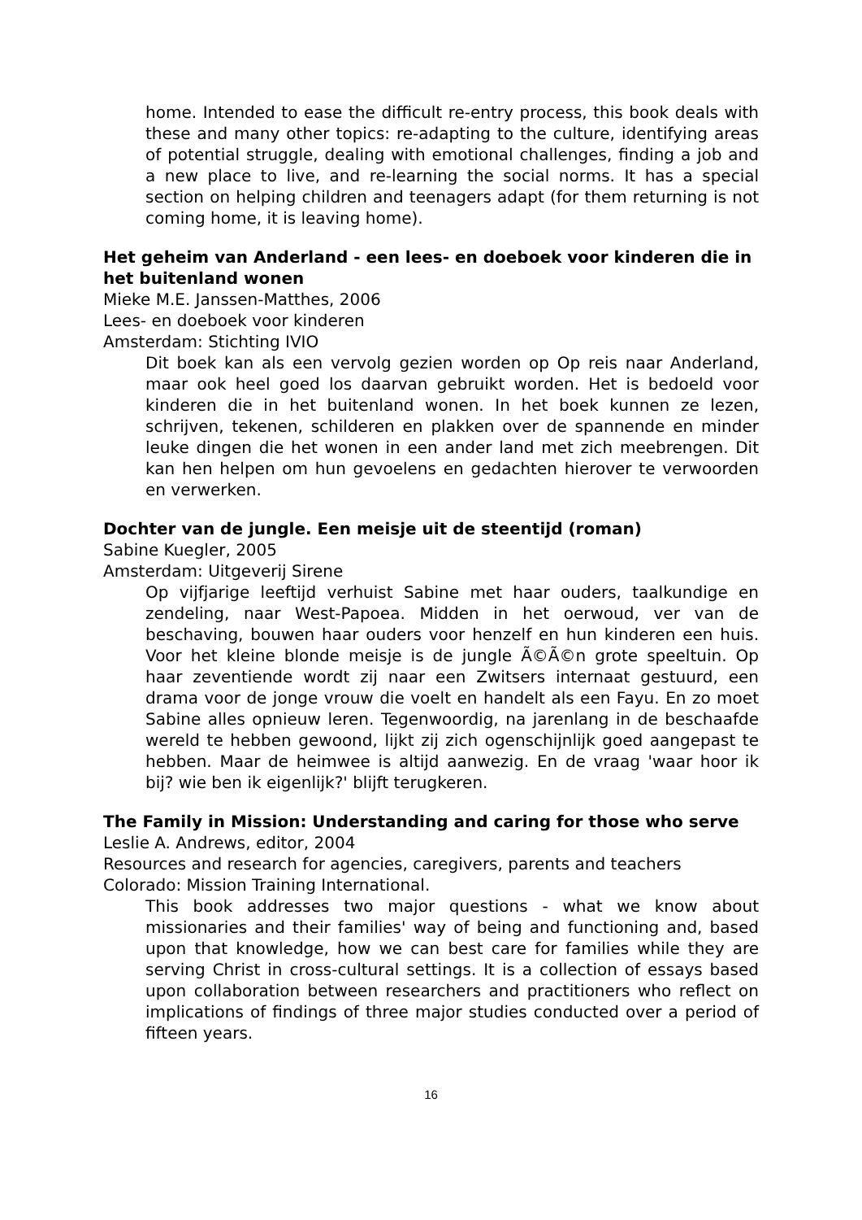home. Intended to ease the difficult re-entry process, this book deals with these and many other topics: re-adapting to the culture, identifying areas of potential struggle, dealing with emotional challenges, finding a job and a new place to live, and re-learning the social norms. It has a special section on helping children and teenagers adapt (for them returning is not coming home, it is leaving home).
Het geheim van Anderland - een lees- en doeboek voor kinderen die in het buitenland wonen
Mieke M.E. Janssen-Matthes, 2006
Lees- en doeboek voor kinderen
Amsterdam: Stichting IVIO
Dit boek kan als een vervolg gezien worden op Op reis naar Anderland, maar ook heel goed los daarvan gebruikt worden. Het is bedoeld voor kinderen die in het buitenland wonen. In het boek kunnen ze lezen, schrijven, tekenen, schilderen en plakken over de spannende en minder leuke dingen die het wonen in een ander land met zich meebrengen. Dit kan hen helpen om hun gevoelens en gedachten hierover te verwoorden en verwerken.
Dochter van de jungle. Een meisje uit de steentijd (roman)
Sabine Kuegler, 2005
Amsterdam: Uitgeverij Sirene
Op vijfjarige leeftijd verhuist Sabine met haar ouders, taalkundige en zendeling, naar West-Papoea. Midden in het oerwoud, ver van de beschaving, bouwen haar ouders voor henzelf en hun kinderen een huis. Voor het kleine blonde meisje is de jungle Ã©Ã©n grote speeltuin. Op haar zeventiende wordt zij naar een Zwitsers internaat gestuurd, een drama voor de jonge vrouw die voelt en handelt als een Fayu. En zo moet Sabine alles opnieuw leren. Tegenwoordig, na jarenlang in de beschaafde wereld te hebben gewoond, lijkt zij zich ogenschijnlijk goed aangepast te hebben. Maar de heimwee is altijd aanwezig. En de vraag 'waar hoor ik bij? wie ben ik eigenlijk?' blijft terugkeren.
The Family in Mission: Understanding and caring for those who serve
Leslie A. Andrews, editor, 2004
Resources and research for agencies, caregivers, parents and teachers
Colorado: Mission Training International.
This book addresses two major questions - what we know about missionaries and their families' way of being and functioning and, based upon that knowledge, how we can best care for families while they are serving Christ in cross-cultural settings. It is a collection of essays based upon collaboration between researchers and practitioners who reflect on implications of findings of three major studies conducted over a period of fifteen years.
16